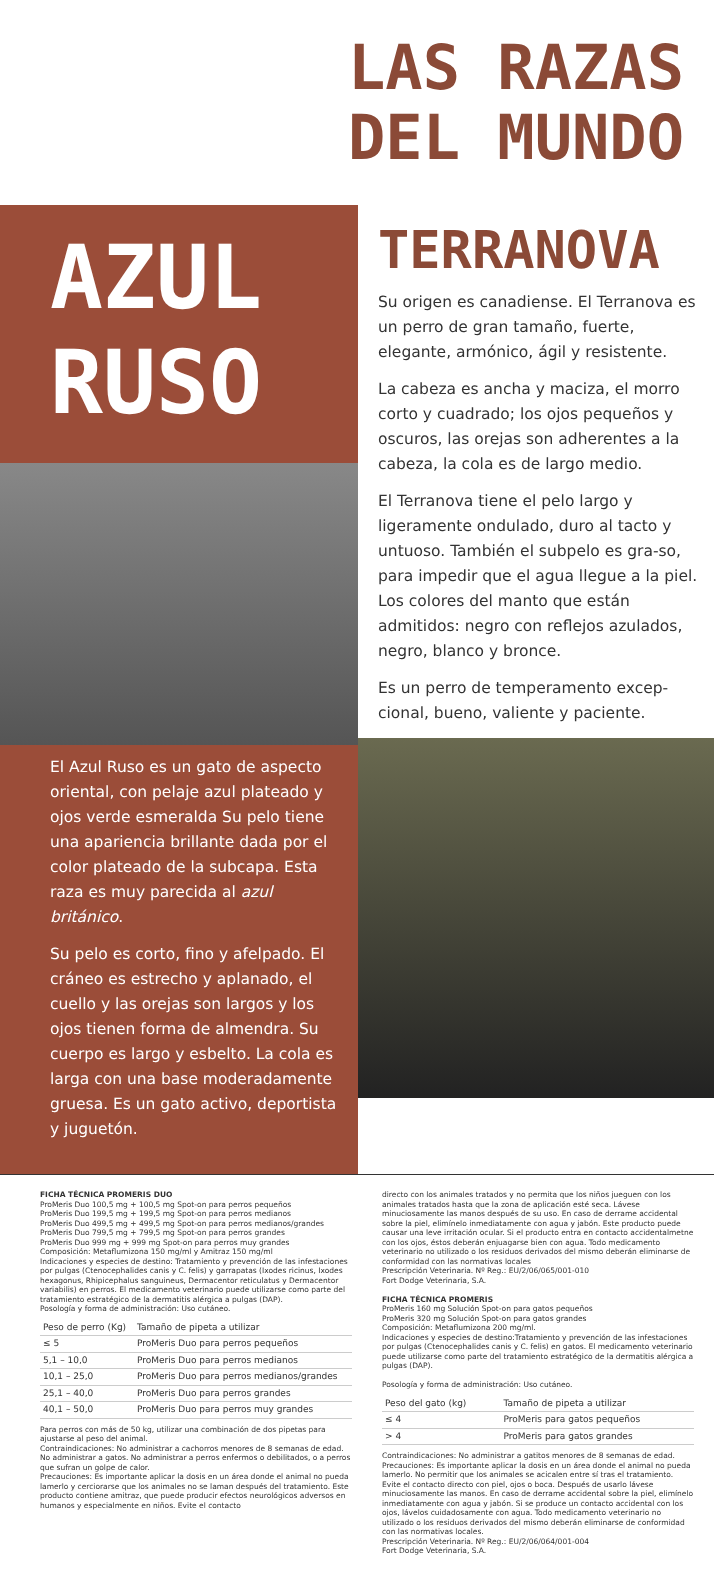LAS RAZAS
DEL MUNDO
AZUL
RUSO
El Azul Ruso es un gato de aspecto oriental, con pelaje azul plateado y ojos verde esmeralda Su pelo tiene una apariencia brillante dada por el color plateado de la subcapa. Esta raza es muy parecida al azul británico.
Su pelo es corto, fino y afelpado. El cráneo es estrecho y aplanado, el cuello y las orejas son largos y los ojos tienen forma de almendra. Su cuerpo es largo y esbelto. La cola es larga con una base moderadamente gruesa. Es un gato activo, deportista y juguetón.
TERRANOVA
Su origen es canadiense. El Terranova es un perro de gran tamaño, fuerte, elegante, armónico, ágil y resistente.
La cabeza es ancha y maciza, el morro corto y cuadrado; los ojos pequeños y oscuros, las orejas son adherentes a la cabeza, la cola es de largo medio.
El Terranova tiene el pelo largo y ligeramente ondulado, duro al tacto y untuoso. También el subpelo es gra-so, para impedir que el agua llegue a la piel. Los colores del manto que están admitidos: negro con reflejos azulados, negro, blanco y bronce.
Es un perro de temperamento excep-cional, bueno, valiente y paciente.
FICHA TÉCNICA PROMERIS DUO
ProMeris Duo 100,5 mg + 100,5 mg Spot-on para perros pequeños
ProMeris Duo 199,5 mg + 199,5 mg Spot-on para perros medianos
ProMeris Duo 499,5 mg + 499,5 mg Spot-on para perros medianos/grandes
ProMeris Duo 799,5 mg + 799,5 mg Spot-on para perros grandes
ProMeris Duo 999 mg + 999 mg Spot-on para perros muy grandes
Composición: Metaflumizona 150 mg/ml y Amitraz 150 mg/ml
Indicaciones y especies de destino: Tratamiento y prevención de las infestaciones por pulgas (Ctenocephalides canis y C. felis) y garrapatas (Ixodes ricinus, Ixodes hexagonus, Rhipicephalus sanguineus, Dermacentor reticulatus y Dermacentor variabilis) en perros. El medicamento veterinario puede utilizarse como parte del tratamiento estratégico de la dermatitis alérgica a pulgas (DAP).
Posología y forma de administración: Uso cutáneo.
| Peso de perro (Kg) | Tamaño de pipeta a utilizar |
| --- | --- |
| ≤ 5 | ProMeris Duo para perros pequeños |
| 5,1 – 10,0 | ProMeris Duo para perros medianos |
| 10,1 – 25,0 | ProMeris Duo para perros medianos/grandes |
| 25,1 – 40,0 | ProMeris Duo para perros grandes |
| 40,1 – 50,0 | ProMeris Duo para perros muy grandes |
Para perros con más de 50 kg, utilizar una combinación de dos pipetas para ajustarse al peso del animal.
Contraindicaciones: No administrar a cachorros menores de 8 semanas de edad. No administrar a gatos. No administrar a perros enfermos o debilitados, o a perros que sufran un golpe de calor.
Precauciones: Es importante aplicar la dosis en un área donde el animal no pueda lamerlo y cerciorarse que los animales no se laman después del tratamiento. Este producto contiene amitraz, que puede producir efectos neurológicos adversos en humanos y especialmente en niños. Evite el contacto
directo con los animales tratados y no permita que los niños jueguen con los animales tratados hasta que la zona de aplicación esté seca. Lávese minuciosamente las manos después de su uso. En caso de derrame accidental sobre la piel, elimínelo inmediatamente con agua y jabón. Este producto puede causar una leve irritación ocular. Si el producto entra en contacto accidentalmetne con los ojos, éstos deberán enjuagarse bien con agua. Todo medicamento veterinario no utilizado o los residuos derivados del mismo deberán eliminarse de conformidad con las normativas locales
Prescripción Veterinaria. Nº Reg.: EU/2/06/065/001-010
Fort Dodge Veterinaria, S.A.
FICHA TÉCNICA PROMERIS
ProMeris 160 mg Solución Spot-on para gatos pequeños
ProMeris 320 mg Solución Spot-on para gatos grandes
Composición: Metaflumizona 200 mg/ml.
Indicaciones y especies de destino:Tratamiento y prevención de las infestaciones por pulgas (Ctenocephalides canis y C. felis) en gatos. El medicamento veterinario puede utilizarse como parte del tratamiento estratégico de la dermatitis alérgica a pulgas (DAP).
Posología y forma de administración: Uso cutáneo.
| Peso del gato (kg) | Tamaño de pipeta a utilizar |
| --- | --- |
| ≤ 4 | ProMeris para gatos pequeños |
| > 4 | ProMeris para gatos grandes |
Contraindicaciones: No administrar a gatitos menores de 8 semanas de edad.
Precauciones: Es importante aplicar la dosis en un área donde el animal no pueda lamerlo. No permitir que los animales se acicalen entre sí tras el tratamiento. Evite el contacto directo con piel, ojos o boca. Después de usarlo lávese minuciosamente las manos. En caso de derrame accidental sobre la piel, elimínelo inmediatamente con agua y jabón. Si se produce un contacto accidental con los ojos, lávelos cuidadosamente con agua. Todo medicamento veterinario no utilizado o los residuos derivados del mismo deberán eliminarse de conformidad con las normativas locales.
Prescripción Veterinaria. Nº Reg.: EU/2/06/064/001-004
Fort Dodge Veterinaria, S.A.